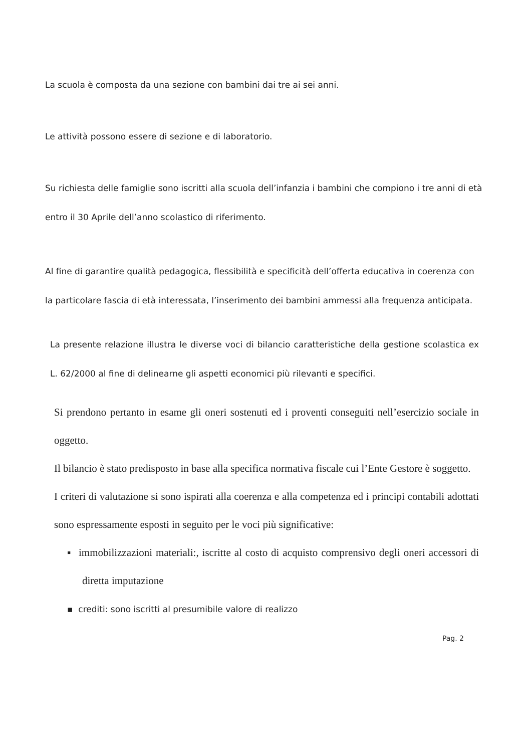La scuola è composta da una sezione con bambini dai tre ai sei anni.
Le attività possono essere di sezione e di laboratorio.
Su richiesta delle famiglie sono iscritti alla scuola dell’infanzia i bambini che compiono i tre anni di età entro il 30 Aprile dell’anno scolastico di riferimento.
Al fine di garantire qualità pedagogica, flessibilità e specificità dell’offerta educativa in coerenza con la particolare fascia di età interessata, l’inserimento dei bambini ammessi alla frequenza anticipata.
La presente relazione illustra le diverse voci di bilancio caratteristiche della gestione scolastica ex L. 62/2000 al fine di delinearne gli aspetti economici più rilevanti e specifici.
Si prendono pertanto in esame gli oneri sostenuti ed i proventi conseguiti nell’esercizio sociale in oggetto.
Il bilancio è stato predisposto in base alla specifica normativa fiscale cui l’Ente Gestore è soggetto.
I criteri di valutazione si sono ispirati alla coerenza e alla competenza ed i principi contabili adottati sono espressamente esposti in seguito per le voci più significative:
▪ immobilizzazioni materiali:, iscritte al costo di acquisto comprensivo degli oneri accessori di diretta imputazione
▪ crediti: sono iscritti al presumibile valore di realizzo
Pag. 2